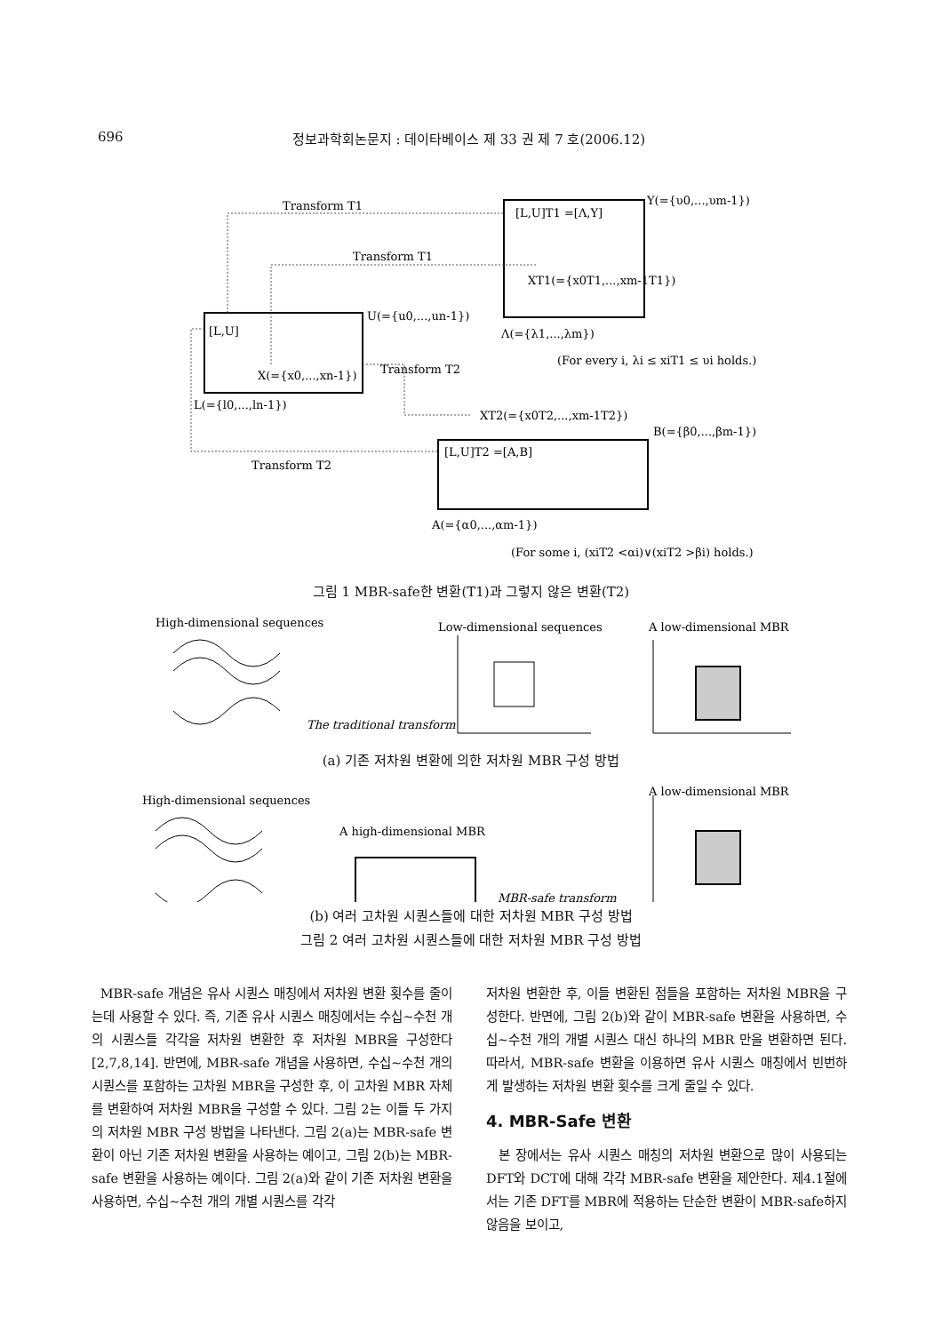696 정보과학회논문지 : 데이타베이스 제 33 권 제 7 호(2006.12)
Transform T1
Transform T1
[L,U]T1 =[Λ,Υ]
Υ(={υ0,...,υm-1})
XT1(={x0T1,...,xm-1T1})
[L,U]
U(={u0,...,un-1})
Λ(={λ1,...,λm})
(For every i, λi ≤ xiT1 ≤ υi holds.)
X(={x0,...,xn-1})
Transform T2
L(={l0,...,ln-1})
XT2(={x0T2,...,xm-1T2})
B(={β0,...,βm-1})
[L,U]T2 =[A,B]
Transform T2
A(={α0,...,αm-1})
(For some i, (xiT2 <αi)∨(xiT2 >βi) holds.)
그림 1 MBR-safe한 변환(T1)과 그렇지 않은 변환(T2)
High-dimensional sequences
Low-dimensional sequences
A low-dimensional MBR
The traditional transform
(a) 기존 저차원 변환에 의한 저차원 MBR 구성 방법
High-dimensional sequences
A low-dimensional MBR
A high-dimensional MBR
MBR-safe transform
(b) 여러 고차원 시퀀스들에 대한 저차원 MBR 구성 방법
그림 2 여러 고차원 시퀀스들에 대한 저차원 MBR 구성 방법
MBR-safe 개념은 유사 시퀀스 매칭에서 저차원 변환 횟수를 줄이는데 사용할 수 있다. 즉, 기존 유사 시퀀스 매칭에서는 수십~수천 개의 시퀀스들 각각을 저차원 변환한 후 저차원 MBR을 구성한다[2,7,8,14]. 반면에, MBR-safe 개념을 사용하면, 수십~수천 개의 시퀀스를 포함하는 고차원 MBR을 구성한 후, 이 고차원 MBR 자체를 변환하여 저차원 MBR을 구성할 수 있다. 그림 2는 이들 두 가지의 저차원 MBR 구성 방법을 나타낸다. 그림 2(a)는 MBR-safe 변환이 아닌 기존 저차원 변환을 사용하는 예이고, 그림 2(b)는 MBR-safe 변환을 사용하는 예이다. 그림 2(a)와 같이 기존 저차원 변환을 사용하면, 수십~수천 개의 개별 시퀀스를 각각
저차원 변환한 후, 이들 변환된 점들을 포함하는 저차원 MBR을 구성한다. 반면에, 그림 2(b)와 같이 MBR-safe 변환을 사용하면, 수십~수천 개의 개별 시퀀스 대신 하나의 MBR 만을 변환하면 된다. 따라서, MBR-safe 변환을 이용하면 유사 시퀀스 매칭에서 빈번하게 발생하는 저차원 변환 횟수를 크게 줄일 수 있다.
4. MBR-Safe 변환
본 장에서는 유사 시퀀스 매칭의 저차원 변환으로 많이 사용되는 DFT와 DCT에 대해 각각 MBR-safe 변환을 제안한다. 제4.1절에서는 기존 DFT를 MBR에 적용하는 단순한 변환이 MBR-safe하지 않음을 보이고,